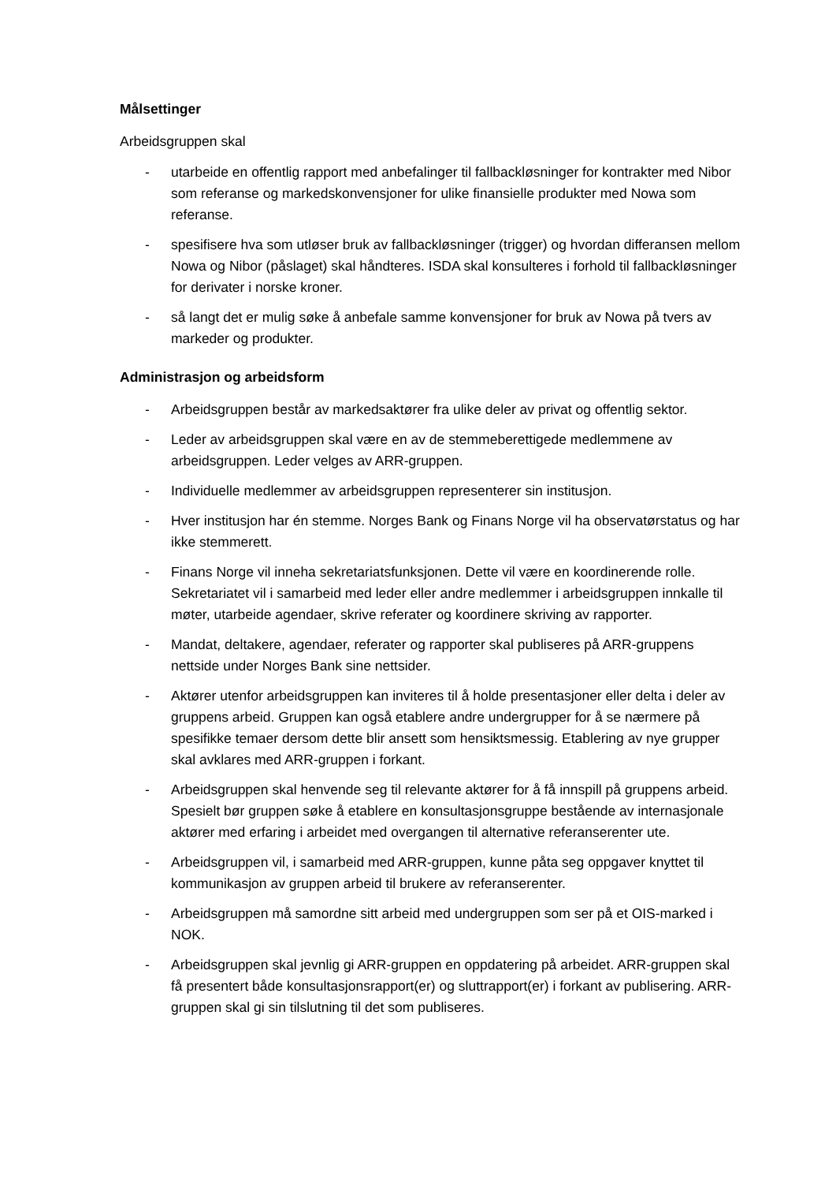Målsettinger
Arbeidsgruppen skal
- utarbeide en offentlig rapport med anbefalinger til fallbackløsninger for kontrakter med Nibor som referanse og markedskonvensjoner for ulike finansielle produkter med Nowa som referanse.
- spesifisere hva som utløser bruk av fallbackløsninger (trigger) og hvordan differansen mellom Nowa og Nibor (påslaget) skal håndteres. ISDA skal konsulteres i forhold til fallbackløsninger for derivater i norske kroner.
- så langt det er mulig søke å anbefale samme konvensjoner for bruk av Nowa på tvers av markeder og produkter.
Administrasjon og arbeidsform
- Arbeidsgruppen består av markedsaktører fra ulike deler av privat og offentlig sektor.
- Leder av arbeidsgruppen skal være en av de stemmeberettigede medlemmene av arbeidsgruppen. Leder velges av ARR-gruppen.
- Individuelle medlemmer av arbeidsgruppen representerer sin institusjon.
- Hver institusjon har én stemme. Norges Bank og Finans Norge vil ha observatørstatus og har ikke stemmerett.
- Finans Norge vil inneha sekretariatsfunksjonen. Dette vil være en koordinerende rolle. Sekretariatet vil i samarbeid med leder eller andre medlemmer i arbeidsgruppen innkalle til møter, utarbeide agendaer, skrive referater og koordinere skriving av rapporter.
- Mandat, deltakere, agendaer, referater og rapporter skal publiseres på ARR-gruppens nettside under Norges Bank sine nettsider.
- Aktører utenfor arbeidsgruppen kan inviteres til å holde presentasjoner eller delta i deler av gruppens arbeid. Gruppen kan også etablere andre undergrupper for å se nærmere på spesifikke temaer dersom dette blir ansett som hensiktsmessig. Etablering av nye grupper skal avklares med ARR-gruppen i forkant.
- Arbeidsgruppen skal henvende seg til relevante aktører for å få innspill på gruppens arbeid. Spesielt bør gruppen søke å etablere en konsultasjonsgruppe bestående av internasjonale aktører med erfaring i arbeidet med overgangen til alternative referanserenter ute.
- Arbeidsgruppen vil, i samarbeid med ARR-gruppen, kunne påta seg oppgaver knyttet til kommunikasjon av gruppen arbeid til brukere av referanserenter.
- Arbeidsgruppen må samordne sitt arbeid med undergruppen som ser på et OIS-marked i NOK.
- Arbeidsgruppen skal jevnlig gi ARR-gruppen en oppdatering på arbeidet. ARR-gruppen skal få presentert både konsultasjonsrapport(er) og sluttrapport(er) i forkant av publisering. ARR-gruppen skal gi sin tilslutning til det som publiseres.